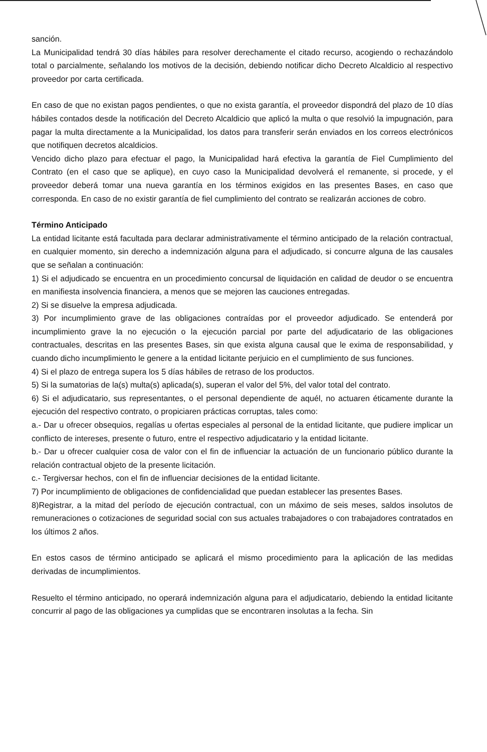sanción.
La Municipalidad tendrá 30 días hábiles para resolver derechamente el citado recurso, acogiendo o rechazándolo total o parcialmente, señalando los motivos de la decisión, debiendo notificar dicho Decreto Alcaldicio al respectivo proveedor por carta certificada.
En caso de que no existan pagos pendientes, o que no exista garantía, el proveedor dispondrá del plazo de 10 días hábiles contados desde la notificación del Decreto Alcaldicio que aplicó la multa o que resolvió la impugnación, para pagar la multa directamente a la Municipalidad, los datos para transferir serán enviados en los correos electrónicos que notifiquen decretos alcaldicios.
Vencido dicho plazo para efectuar el pago, la Municipalidad hará efectiva la garantía de Fiel Cumplimiento del Contrato (en el caso que se aplique), en cuyo caso la Municipalidad devolverá el remanente, si procede, y el proveedor deberá tomar una nueva garantía en los términos exigidos en las presentes Bases, en caso que corresponda. En caso de no existir garantía de fiel cumplimiento del contrato se realizarán acciones de cobro.
Término Anticipado
La entidad licitante está facultada para declarar administrativamente el término anticipado de la relación contractual, en cualquier momento, sin derecho a indemnización alguna para el adjudicado, si concurre alguna de las causales que se señalan a continuación:
1) Si el adjudicado se encuentra en un procedimiento concursal de liquidación en calidad de deudor o se encuentra en manifiesta insolvencia financiera, a menos que se mejoren las cauciones entregadas.
2) Si se disuelve la empresa adjudicada.
3) Por incumplimiento grave de las obligaciones contraídas por el proveedor adjudicado. Se entenderá por incumplimiento grave la no ejecución o la ejecución parcial por parte del adjudicatario de las obligaciones contractuales, descritas en las presentes Bases, sin que exista alguna causal que le exima de responsabilidad, y cuando dicho incumplimiento le genere a la entidad licitante perjuicio en el cumplimiento de sus funciones.
4) Si el plazo de entrega supera los 5 días hábiles de retraso de los productos.
5) Si la sumatorias de la(s) multa(s) aplicada(s), superan el valor del 5%, del valor total del contrato.
6) Si el adjudicatario, sus representantes, o el personal dependiente de aquél, no actuaren éticamente durante la ejecución del respectivo contrato, o propiciaren prácticas corruptas, tales como:
a.- Dar u ofrecer obsequios, regalías u ofertas especiales al personal de la entidad licitante, que pudiere implicar un conflicto de intereses, presente o futuro, entre el respectivo adjudicatario y la entidad licitante.
b.- Dar u ofrecer cualquier cosa de valor con el fin de influenciar la actuación de un funcionario público durante la relación contractual objeto de la presente licitación.
c.- Tergiversar hechos, con el fin de influenciar decisiones de la entidad licitante.
7) Por incumplimiento de obligaciones de confidencialidad que puedan establecer las presentes Bases.
8)Registrar, a la mitad del período de ejecución contractual, con un máximo de seis meses, saldos insolutos de remuneraciones o cotizaciones de seguridad social con sus actuales trabajadores o con trabajadores contratados en los últimos 2 años.
En estos casos de término anticipado se aplicará el mismo procedimiento para la aplicación de las medidas derivadas de incumplimientos.
Resuelto el término anticipado, no operará indemnización alguna para el adjudicatario, debiendo la entidad licitante concurrir al pago de las obligaciones ya cumplidas que se encontraren insolutas a la fecha. Sin